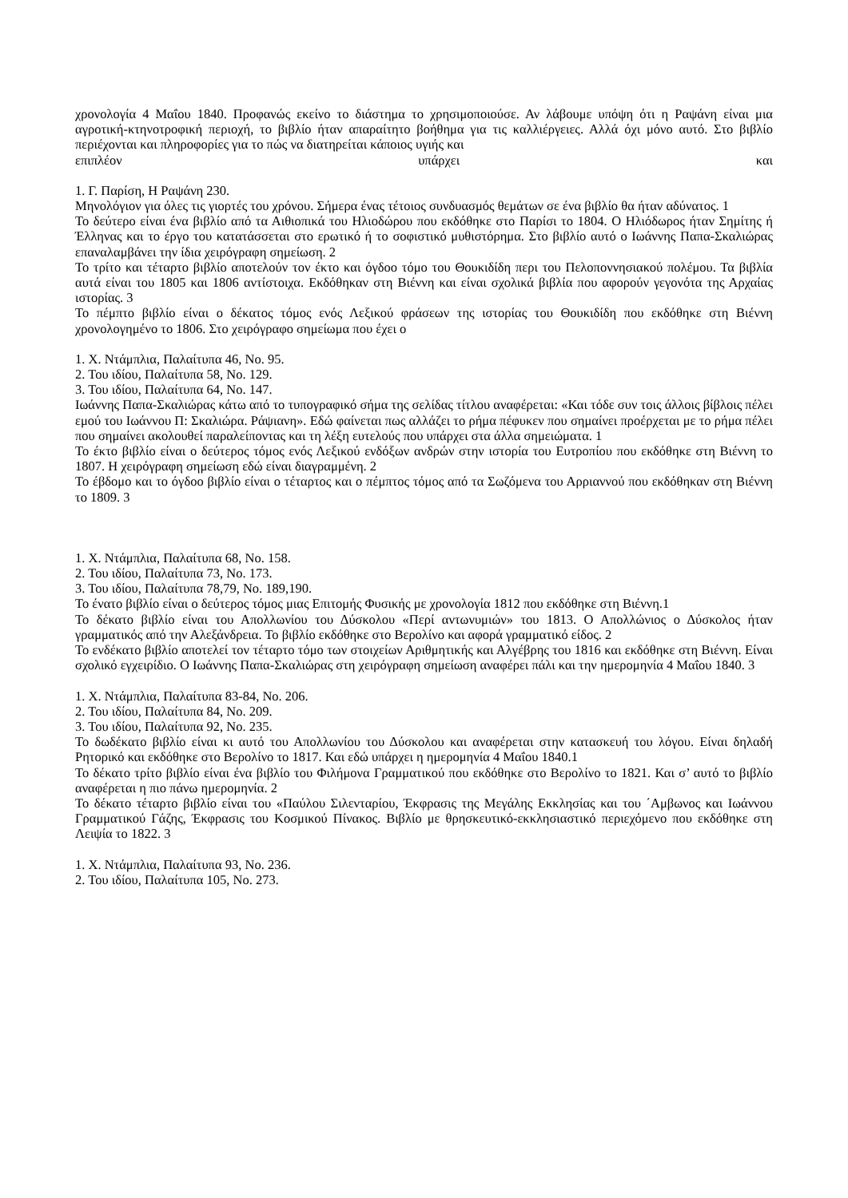χρονολογία 4 Μαΐου 1840. Προφανώς εκείνο το διάστημα το χρησιμοποιούσε. Αν λάβουμε υπόψη ότι η Ραψάνη είναι μια αγροτική-κτηνοτροφική περιοχή, το βιβλίο ήταν απαραίτητο βοήθημα για τις καλλιέργειες. Αλλά όχι μόνο αυτό. Στο βιβλίο περιέχονται και πληροφορίες για το πώς να διατηρείται κάποιος υγιής και
επιπλέον υπάρχει και
1. Γ. Παρίση, Η Ραψάνη 230.
Μηνολόγιον για όλες τις γιορτές του χρόνου. Σήμερα ένας τέτοιος συνδυασμός θεμάτων σε ένα βιβλίο θα ήταν αδύνατος. 1
Το δεύτερο είναι ένα βιβλίο από τα Αιθιοπικά του Ηλιοδώρου που εκδόθηκε στο Παρίσι το 1804. Ο Ηλιόδωρος ήταν Σημίτης ή Έλληνας και το έργο του κατατάσσεται στο ερωτικό ή το σοφιστικό μυθιστόρημα. Στο βιβλίο αυτό ο Ιωάννης Παπα-Σκαλιώρας επαναλαμβάνει την ίδια χειρόγραφη σημείωση. 2
Το τρίτο και τέταρτο βιβλίο αποτελούν τον έκτο και όγδοο τόμο του Θουκιδίδη περι του Πελοποννησιακού πολέμου. Τα βιβλία αυτά είναι του 1805 και 1806 αντίστοιχα. Εκδόθηκαν στη Βιέννη και είναι σχολικά βιβλία που αφορούν γεγονότα της Αρχαίας ιστορίας. 3
Το πέμπτο βιβλίο είναι ο δέκατος τόμος ενός Λεξικού φράσεων της ιστορίας του Θουκιδίδη που εκδόθηκε στη Βιέννη χρονολογημένο το 1806. Στο χειρόγραφο σημείωμα που έχει ο
1. Χ. Ντάμπλια, Παλαίτυπα 46, Νο. 95.
2. Του ιδίου, Παλαίτυπα 58, Νο. 129.
3. Του ιδίου, Παλαίτυπα 64, Νο. 147.
Ιωάννης Παπα-Σκαλιώρας κάτω από το τυπογραφικό σήμα της σελίδας τίτλου αναφέρεται: «Και τόδε συν τοις άλλοις βίβλοις πέλει εμού του Ιωάννου Π: Σκαλιώρα. Ράψιανη». Εδώ φαίνεται πως αλλάζει το ρήμα πέφυκεν που σημαίνει προέρχεται με το ρήμα πέλει που σημαίνει ακολουθεί παραλείποντας και τη λέξη ευτελούς που υπάρχει στα άλλα σημειώματα. 1
Το έκτο βιβλίο είναι ο δεύτερος τόμος ενός Λεξικού ενδόξων ανδρών στην ιστορία του Ευτροπίου που εκδόθηκε στη Βιέννη το 1807. Η χειρόγραφη σημείωση εδώ είναι διαγραμμένη. 2
Το έβδομο και το όγδοο βιβλίο είναι ο τέταρτος και ο πέμπτος τόμος από τα Σωζόμενα του Αρριαννού που εκδόθηκαν στη Βιέννη το 1809. 3
1. Χ. Ντάμπλια, Παλαίτυπα 68, Νο. 158.
2. Του ιδίου, Παλαίτυπα 73, Νο. 173.
3. Του ιδίου, Παλαίτυπα 78,79, Νο. 189,190.
Το ένατο βιβλίο είναι ο δεύτερος τόμος μιας Επιτομής Φυσικής με χρονολογία 1812 που εκδόθηκε στη Βιέννη.1
Το δέκατο βιβλίο είναι του Απολλωνίου του Δύσκολου «Περί αντωνυμιών» του 1813. Ο Απολλώνιος ο Δύσκολος ήταν γραμματικός από την Αλεξάνδρεια. Το βιβλίο εκδόθηκε στο Βερολίνο και αφορά γραμματικό είδος. 2
Το ενδέκατο βιβλίο αποτελεί τον τέταρτο τόμο των στοιχείων Αριθμητικής και Αλγέβρης του 1816 και εκδόθηκε στη Βιέννη. Είναι σχολικό εγχειρίδιο. Ο Ιωάννης Παπα-Σκαλιώρας στη χειρόγραφη σημείωση αναφέρει πάλι και την ημερομηνία 4 Μαΐου 1840. 3
1. Χ. Ντάμπλια, Παλαίτυπα 83-84, Νο. 206.
2. Του ιδίου, Παλαίτυπα 84, Νο. 209.
3. Του ιδίου, Παλαίτυπα 92, Νο. 235.
Το δωδέκατο βιβλίο είναι κι αυτό του Απολλωνίου του Δύσκολου και αναφέρεται στην κατασκευή του λόγου. Είναι δηλαδή Ρητορικό και εκδόθηκε στο Βερολίνο το 1817. Και εδώ υπάρχει η ημερομηνία 4 Μαΐου 1840.1
Το δέκατο τρίτο βιβλίο είναι ένα βιβλίο του Φιλήμονα Γραμματικού που εκδόθηκε στο Βερολίνο το 1821. Και σ’ αυτό το βιβλίο αναφέρεται η πιο πάνω ημερομηνία. 2
Το δέκατο τέταρτο βιβλίο είναι του «Παύλου Σιλενταρίου, Έκφρασις της Μεγάλης Εκκλησίας και του ΄Αμβωνος και Ιωάννου Γραμματικού Γάζης, Έκφρασις του Κοσμικού Πίνακος. Βιβλίο με θρησκευτικό-εκκλησιαστικό περιεχόμενο που εκδόθηκε στη Λειψία το 1822. 3
1. Χ. Ντάμπλια, Παλαίτυπα 93, Νο. 236.
2. Του ιδίου, Παλαίτυπα 105, Νο. 273.